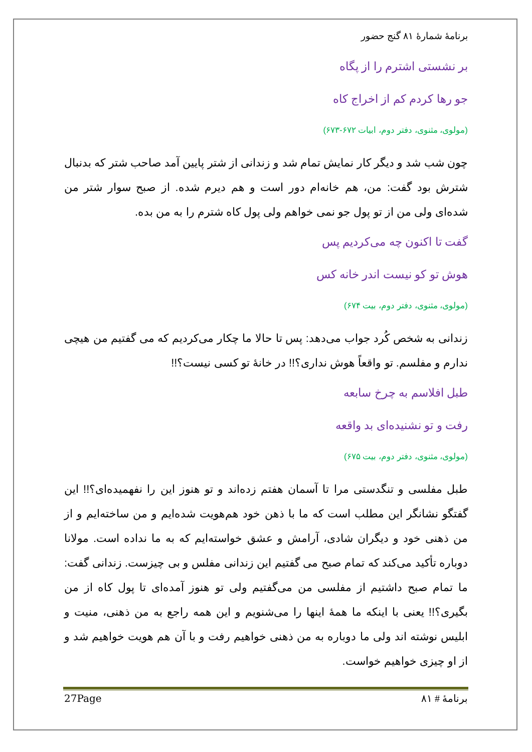برنامهٔ شمارهٔ ۸۱ گنج حضور
بر نشستی اشترم را از پگاه
جو رها کردم کم از اخراج کاه
(مولوی، مثنوی، دفتر دوم، ابیات ۶۷۲-۶۷۳)
چون شب شد و دیگر کار نمایش تمام شد و زندانی از شتر پایین آمد صاحب شتر که بدنبال شترش بود گفت: من، هم خانه‌ام دور است و هم دیرم شده. از صبح سوار شتر من شده‌ای ولی من از تو پول جو نمی خواهم ولی پول کاه شترم را به من بده.
گفت تا اکنون چه می‌کردیم پس
هوش تو کو نیست اندر خانه کس
(مولوی، مثنوی، دفتر دوم، بیت ۶۷۴)
زندانی به شخص کُرد جواب می‌دهد: پس تا حالا ما چکار می‌کردیم که می گفتیم من هیچی ندارم و مفلسم. تو واقعاً هوش نداری؟!! در خانهٔ تو کسی نیست؟!!
طبل افلاسم به چرخ سابعه
رفت و تو نشنیده‌ای بد واقعه
(مولوی، مثنوی، دفتر دوم، بیت ۶۷۵)
طبل مفلسی و تنگدستی مرا تا آسمان هفتم زده‌اند و تو هنوز این را نفهمیده‌ای؟!! این گفتگو نشانگر این مطلب است که ما با ذهن خود هم‌هویت شده‌ایم و من ساخته‌ایم و از من ذهنی خود و دیگران شادی، آرامش و عشق خواسته‌ایم که به ما نداده است. مولانا دوباره تأکید می‌کند که تمام صبح می گفتیم این زندانی مفلس و بی چیزست. زندانی گفت: ما تمام صبح داشتیم از مفلسی من می‌گفتیم ولی تو هنوز آمده‌ای تا پول کاه از من بگیری؟!! یعنی با اینکه ما همهٔ اینها را می‌شنویم و این همه راجع به من ذهنی، منیت و ابلیس نوشته اند ولی ما دوباره به من ذهنی خواهیم رفت و با آن هم هویت خواهیم شد و از او چیزی خواهیم خواست.
27Page برنامهٔ # ۸۱